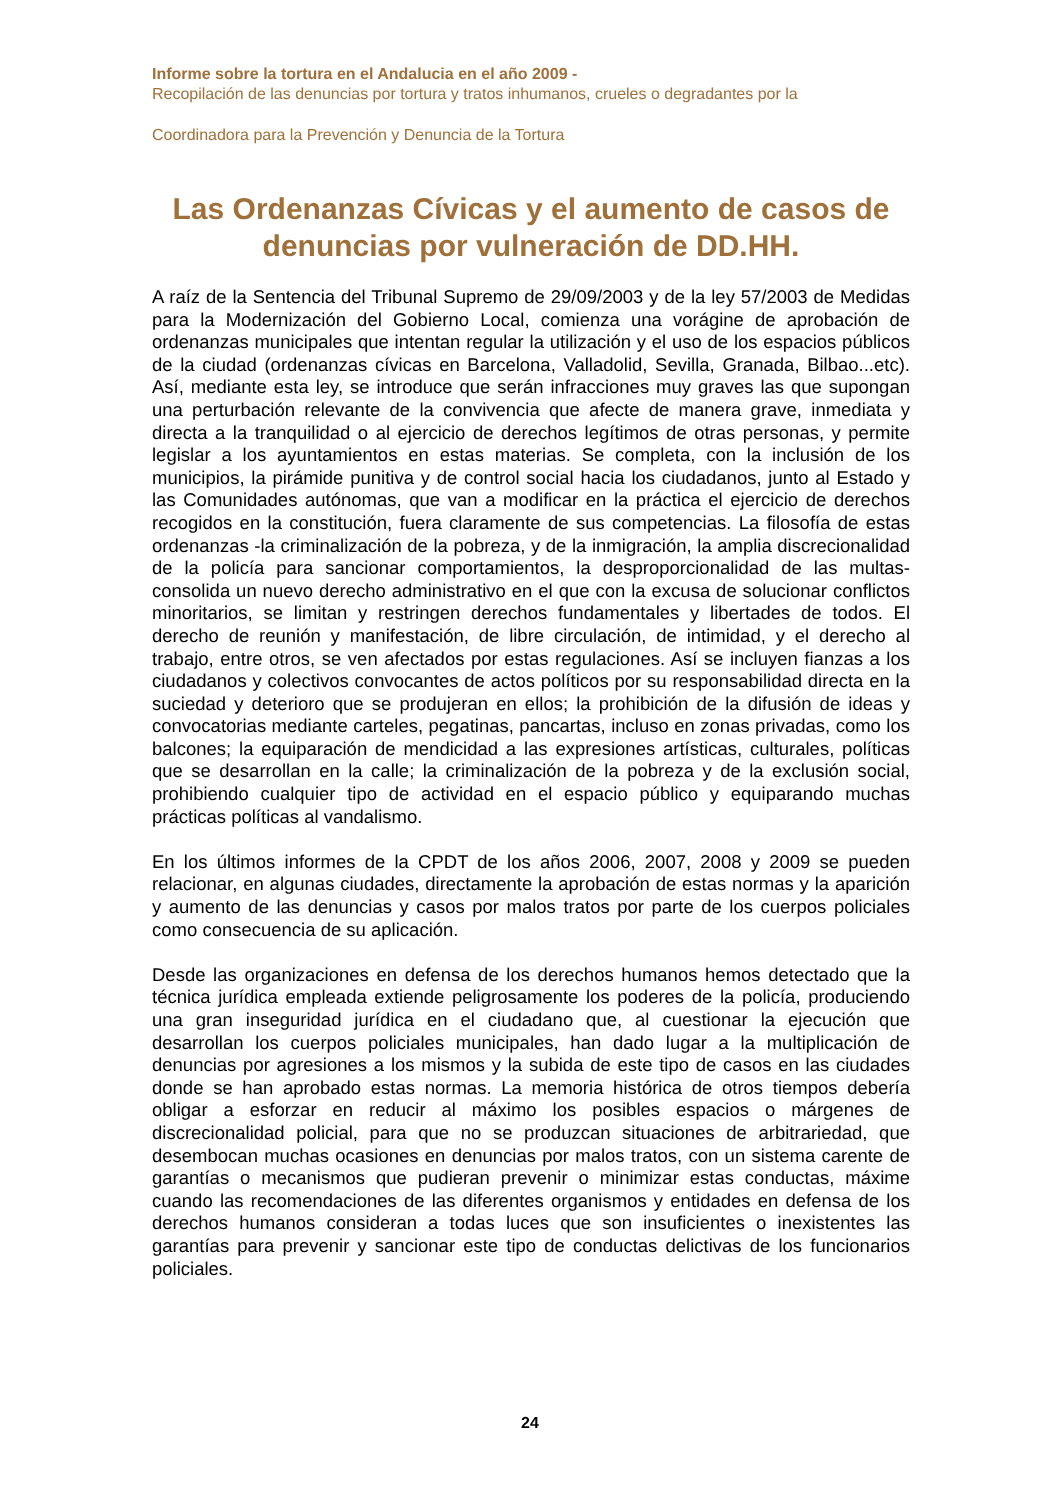Informe sobre la tortura en el Andalucia en el año 2009 -
Recopilación de las denuncias por tortura y tratos inhumanos, crueles o degradantes por la
Coordinadora para la Prevención y Denuncia de la Tortura
Las Ordenanzas Cívicas y el aumento de casos de denuncias por vulneración de DD.HH.
A raíz de la Sentencia del Tribunal Supremo de 29/09/2003 y de la ley 57/2003 de Medidas para la Modernización del Gobierno Local, comienza una vorágine de aprobación de ordenanzas municipales que intentan regular la utilización y el uso de los espacios públicos de la ciudad (ordenanzas cívicas en Barcelona, Valladolid, Sevilla, Granada, Bilbao...etc). Así, mediante esta ley, se introduce que serán infracciones muy graves las que supongan una perturbación relevante de la convivencia que afecte de manera grave, inmediata y directa a la tranquilidad o al ejercicio de derechos legítimos de otras personas, y permite legislar a los ayuntamientos en estas materias. Se completa, con la inclusión de los municipios, la pirámide punitiva y de control social hacia los ciudadanos, junto al Estado y las Comunidades autónomas, que van a modificar en la práctica el ejercicio de derechos recogidos en la constitución, fuera claramente de sus competencias. La filosofía de estas ordenanzas -la criminalización de la pobreza, y de la inmigración, la amplia discrecionalidad de la policía para sancionar comportamientos, la desproporcionalidad de las multas- consolida un nuevo derecho administrativo en el que con la excusa de solucionar conflictos minoritarios, se limitan y restringen derechos fundamentales y libertades de todos. El derecho de reunión y manifestación, de libre circulación, de intimidad, y el derecho al trabajo, entre otros, se ven afectados por estas regulaciones. Así se incluyen fianzas a los ciudadanos y colectivos convocantes de actos políticos por su responsabilidad directa en la suciedad y deterioro que se produjeran en ellos; la prohibición de la difusión de ideas y convocatorias mediante carteles, pegatinas, pancartas, incluso en zonas privadas, como los balcones; la equiparación de mendicidad a las expresiones artísticas, culturales, políticas que se desarrollan en la calle; la criminalización de la pobreza y de la exclusión social, prohibiendo cualquier tipo de actividad en el espacio público y equiparando muchas prácticas políticas al vandalismo.
En los últimos informes de la CPDT de los años 2006, 2007, 2008 y 2009 se pueden relacionar, en algunas ciudades, directamente la aprobación de estas normas y la aparición y aumento de las denuncias y casos por malos tratos por parte de los cuerpos policiales como consecuencia de su aplicación.
Desde las organizaciones en defensa de los derechos humanos hemos detectado que la técnica jurídica empleada extiende peligrosamente los poderes de la policía, produciendo una gran inseguridad jurídica en el ciudadano que, al cuestionar la ejecución que desarrollan los cuerpos policiales municipales, han dado lugar a la multiplicación de denuncias por agresiones a los mismos y la subida de este tipo de casos en las ciudades donde se han aprobado estas normas. La memoria histórica de otros tiempos debería obligar a esforzar en reducir al máximo los posibles espacios o márgenes de discrecionalidad policial, para que no se produzcan situaciones de arbitrariedad, que desembocan muchas ocasiones en denuncias por malos tratos, con un sistema carente de garantías o mecanismos que pudieran prevenir o minimizar estas conductas, máxime cuando las recomendaciones de las diferentes organismos y entidades en defensa de los derechos humanos consideran a todas luces que son insuficientes o inexistentes las garantías para prevenir y sancionar este tipo de conductas delictivas de los funcionarios policiales.
24